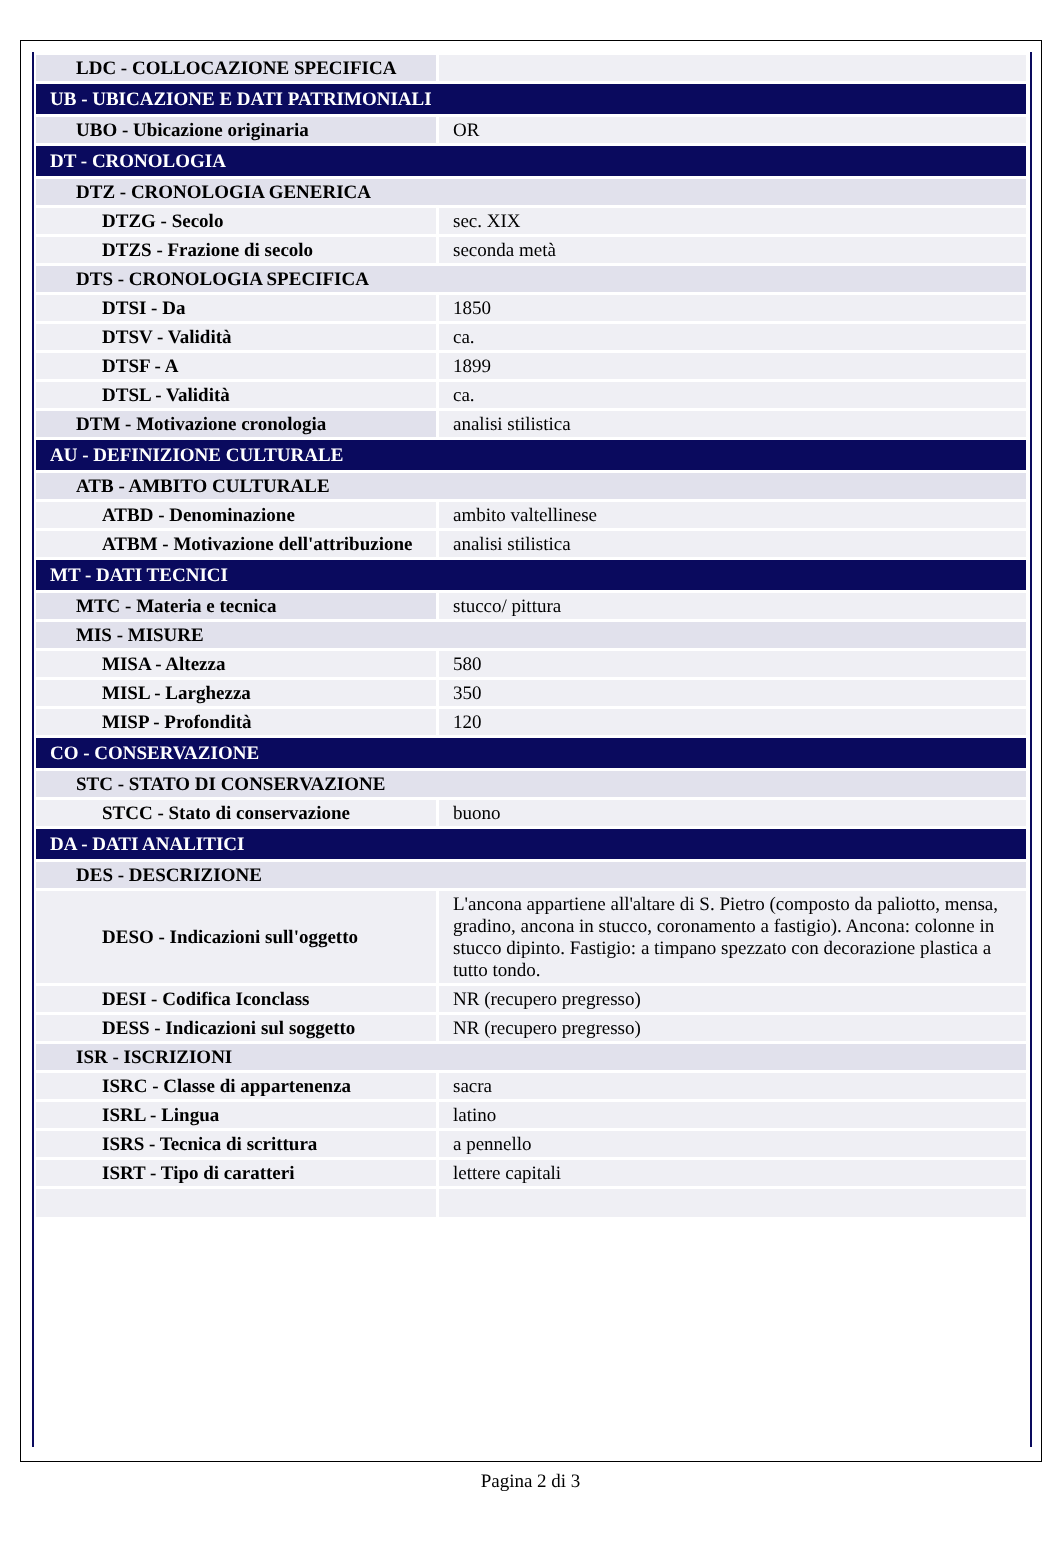| LDC - COLLOCAZIONE SPECIFICA | |
| UB - UBICAZIONE E DATI PATRIMONIALI | |
| UBO - Ubicazione originaria | OR |
| DT - CRONOLOGIA | |
| DTZ - CRONOLOGIA GENERICA | |
| DTZG - Secolo | sec. XIX |
| DTZS - Frazione di secolo | seconda metà |
| DTS - CRONOLOGIA SPECIFICA | |
| DTSI - Da | 1850 |
| DTSV - Validità | ca. |
| DTSF - A | 1899 |
| DTSL - Validità | ca. |
| DTM - Motivazione cronologia | analisi stilistica |
| AU - DEFINIZIONE CULTURALE | |
| ATB - AMBITO CULTURALE | |
| ATBD - Denominazione | ambito valtellinese |
| ATBM - Motivazione dell'attribuzione | analisi stilistica |
| MT - DATI TECNICI | |
| MTC - Materia e tecnica | stucco/ pittura |
| MIS - MISURE | |
| MISA - Altezza | 580 |
| MISL - Larghezza | 350 |
| MISP - Profondità | 120 |
| CO - CONSERVAZIONE | |
| STC - STATO DI CONSERVAZIONE | |
| STCC - Stato di conservazione | buono |
| DA - DATI ANALITICI | |
| DES - DESCRIZIONE | |
| DESO - Indicazioni sull'oggetto | L'ancona appartiene all'altare di S. Pietro (composto da paliotto, mensa, gradino, ancona in stucco, coronamento a fastigio). Ancona: colonne in stucco dipinto. Fastigio: a timpano spezzato con decorazione plastica a tutto tondo. |
| DESI - Codifica Iconclass | NR (recupero pregresso) |
| DESS - Indicazioni sul soggetto | NR (recupero pregresso) |
| ISR - ISCRIZIONI | |
| ISRC - Classe di appartenenza | sacra |
| ISRL - Lingua | latino |
| ISRS - Tecnica di scrittura | a pennello |
| ISRT - Tipo di caratteri | lettere capitali |
Pagina 2 di 3